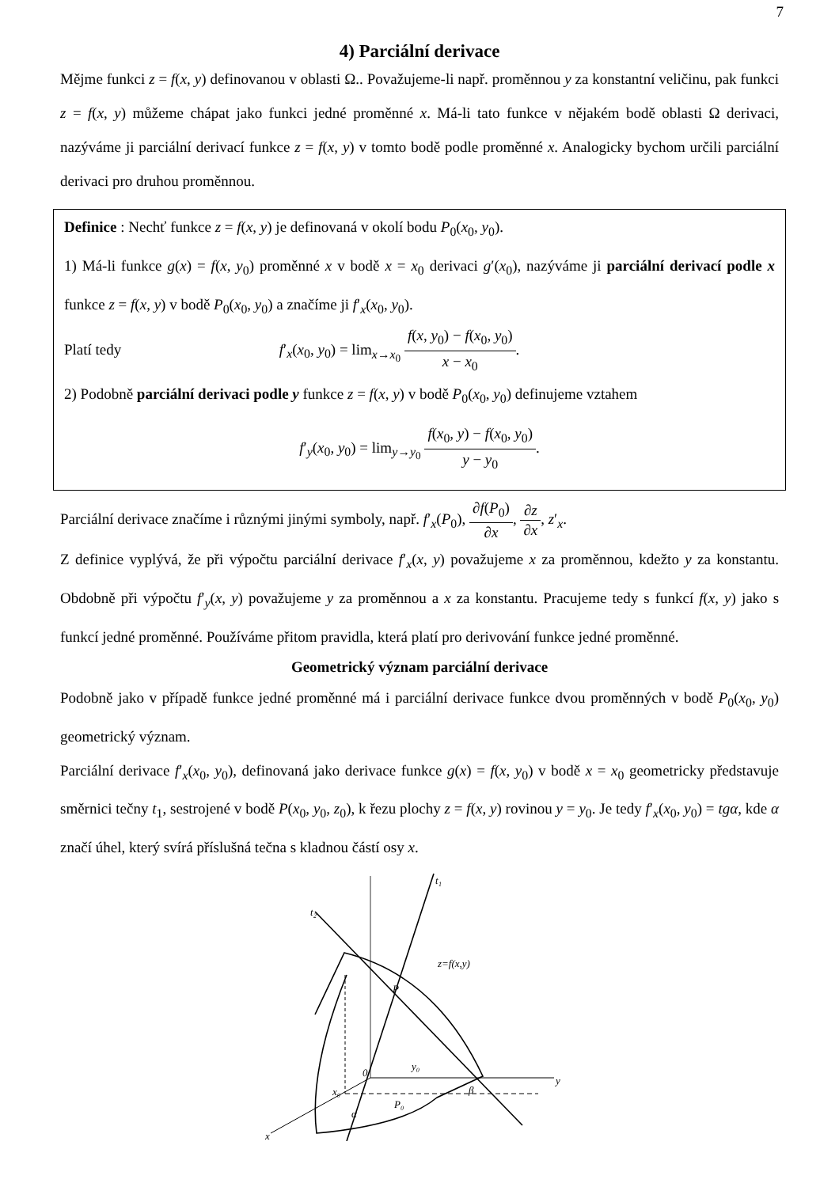7
4) Parciální derivace
Mějme funkci z = f(x, y) definovanou v oblasti Ω.. Považujeme-li např. proměnnou y za konstantní veličinu, pak funkci z = f(x, y) můžeme chápat jako funkci jedné proměnné x. Má-li tato funkce v nějakém bodě oblasti Ω derivaci, nazýváme ji parciální derivací funkce z = f(x, y) v tomto bodě podle proměnné x. Analogicky bychom určili parciální derivaci pro druhou proměnnou.
Definice : Nechť funkce z = f(x, y) je definovaná v okolí bodu P<sub>0</sub>(x<sub>0</sub>, y<sub>0</sub>).
1) Má-li funkce g(x) = f(x, y<sub>0</sub>) proměnné x v bodě x = x<sub>0</sub> derivaci g′(x<sub>0</sub>), nazýváme ji parciální derivací podle x funkce z = f(x, y) v bodě P<sub>0</sub>(x<sub>0</sub>, y<sub>0</sub>) a značíme ji f′<sub>x</sub>(x<sub>0</sub>, y<sub>0</sub>).
Platí tedy f′<sub>x</sub>(x<sub>0</sub>, y<sub>0</sub>) = lim<sub>x→x<sub>0</sub></sub> f(x, y<sub>0</sub>) − f(x<sub>0</sub>, y<sub>0</sub>) x − x<sub>0</sub>.
2) Podobně parciální derivaci podle y funkce z = f(x, y) v bodě P<sub>0</sub>(x<sub>0</sub>, y<sub>0</sub>) definujeme vztahem
f′<sub>y</sub>(x<sub>0</sub>, y<sub>0</sub>) = lim<sub>y→y<sub>0</sub></sub> f(x<sub>0</sub>, y) − f(x<sub>0</sub>, y<sub>0</sub>) y − y<sub>0</sub>.
Parciální derivace značíme i různými jinými symboly, např. f′<sub>x</sub>(P<sub>0</sub>), ∂f(P<sub>0</sub>) ∂x, ∂z ∂x, z′<sub>x</sub>.
Z definice vyplývá, že při výpočtu parciální derivace f′<sub>x</sub>(x, y) považujeme x za proměnnou, kdežto y za konstantu. Obdobně při výpočtu f′<sub>y</sub>(x, y) považujeme y za proměnnou a x za konstantu. Pracujeme tedy s funkcí f(x, y) jako s funkcí jedné proměnné. Používáme přitom pravidla, která platí pro derivování funkce jedné proměnné.
Geometrický význam parciální derivace
Podobně jako v případě funkce jedné proměnné má i parciální derivace funkce dvou proměnných v bodě P<sub>0</sub>(x<sub>0</sub>, y<sub>0</sub>) geometrický význam.
Parciální derivace f′<sub>x</sub>(x<sub>0</sub>, y<sub>0</sub>), definovaná jako derivace funkce g(x) = f(x, y<sub>0</sub>) v bodě x = x<sub>0</sub> geometricky představuje směrnici tečny t<sub>1</sub>, sestrojené v bodě P(x<sub>0</sub>, y<sub>0</sub>, z<sub>0</sub>), k řezu plochy z = f(x, y) rovinou y = y<sub>0</sub>. Je tedy f′<sub>x</sub>(x<sub>0</sub>, y<sub>0</sub>) = tgα, kde α značí úhel, který svírá příslušná tečna s kladnou částí osy x.
t₁
t₂
z=f(x,y)
P
0
y₀
x₀
P₀
y
x
α
β